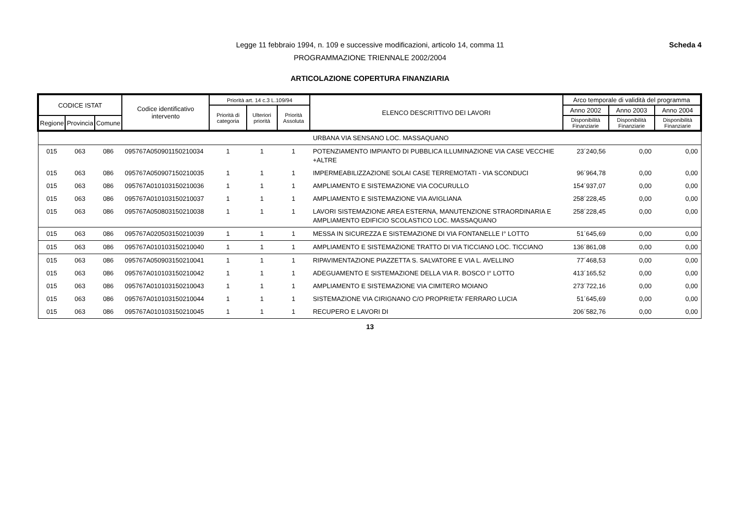Scheda 4 Legge 11 febbraio 1994, n. 109 e successive modificazioni, articolo 14, comma 11
PROGRAMMAZIONE TRIENNALE 2002/2004
ARTICOLAZIONE COPERTURA FINANZIARIA
| CODICE ISTAT | | | Codice identificativo intervento | Priorità art. 14 c.3 L.109/94 | | | ELENCO DESCRITTIVO DEI LAVORI | Arco temporale di validità del programma | | |
| --- | --- | --- | --- | --- | --- | --- | --- | --- | --- | --- |
| | | | | Priorità di categoria | Ulteriori priorità | Priorità Assoluta | | Anno 2002 | Anno 2003 | Anno 2004 |
| Regione | Provincia | Comune | | | | | | Disponibilità Finanziarie | Disponibilità Finanziarie | Disponibilità Finanziarie |
| | | | | | | | URBANA VIA SENSANO LOC. MASSAQUANO | | | |
| 015 | 063 | 086 | 095767A050901150210034 | 1 | 1 | 1 | POTENZIAMENTO IMPIANTO DI PUBBLICA ILLUMINAZIONE VIA CASE VECCHIE +ALTRE | 23´240,56 | 0,00 | 0,00 |
| 015 | 063 | 086 | 095767A050907150210035 | 1 | 1 | 1 | IMPERMEABILIZZAZIONE SOLAI CASE TERREMOTATI - VIA SCONDUCI | 96´964,78 | 0,00 | 0,00 |
| 015 | 063 | 086 | 095767A010103150210036 | 1 | 1 | 1 | AMPLIAMENTO E SISTEMAZIONE VIA COCURULLO | 154´937,07 | 0,00 | 0,00 |
| 015 | 063 | 086 | 095767A010103150210037 | 1 | 1 | 1 | AMPLIAMENTO E SISTEMAZIONE VIA AVIGLIANA | 258´228,45 | 0,00 | 0,00 |
| 015 | 063 | 086 | 095767A050803150210038 | 1 | 1 | 1 | LAVORI SISTEMAZIONE AREA ESTERNA, MANUTENZIONE STRAORDINARIA E AMPLIAMENTO EDIFICIO SCOLASTICO LOC. MASSAQUANO | 258´228,45 | 0,00 | 0,00 |
| 015 | 063 | 086 | 095767A020503150210039 | 1 | 1 | 1 | MESSA IN SICUREZZA E SISTEMAZIONE DI VIA FONTANELLE I° LOTTO | 51´645,69 | 0,00 | 0,00 |
| 015 | 063 | 086 | 095767A010103150210040 | 1 | 1 | 1 | AMPLIAMENTO E SISTEMAZIONE TRATTO DI VIA TICCIANO LOC. TICCIANO | 136´861,08 | 0,00 | 0,00 |
| 015 | 063 | 086 | 095767A050903150210041 | 1 | 1 | 1 | RIPAVIMENTAZIONE PIAZZETTA S. SALVATORE E VIA L. AVELLINO | 77´468,53 | 0,00 | 0,00 |
| 015 | 063 | 086 | 095767A010103150210042 | 1 | 1 | 1 | ADEGUAMENTO E SISTEMAZIONE DELLA VIA R. BOSCO I° LOTTO | 413´165,52 | 0,00 | 0,00 |
| 015 | 063 | 086 | 095767A010103150210043 | 1 | 1 | 1 | AMPLIAMENTO E SISTEMAZIONE VIA CIMITERO MOIANO | 273´722,16 | 0,00 | 0,00 |
| 015 | 063 | 086 | 095767A010103150210044 | 1 | 1 | 1 | SISTEMAZIONE VIA CIRIGNANO C/O PROPRIETA' FERRARO LUCIA | 51´645,69 | 0,00 | 0,00 |
| 015 | 063 | 086 | 095767A010103150210045 | 1 | 1 | 1 | RECUPERO E LAVORI DI | 206´582,76 | 0,00 | 0,00 |
13